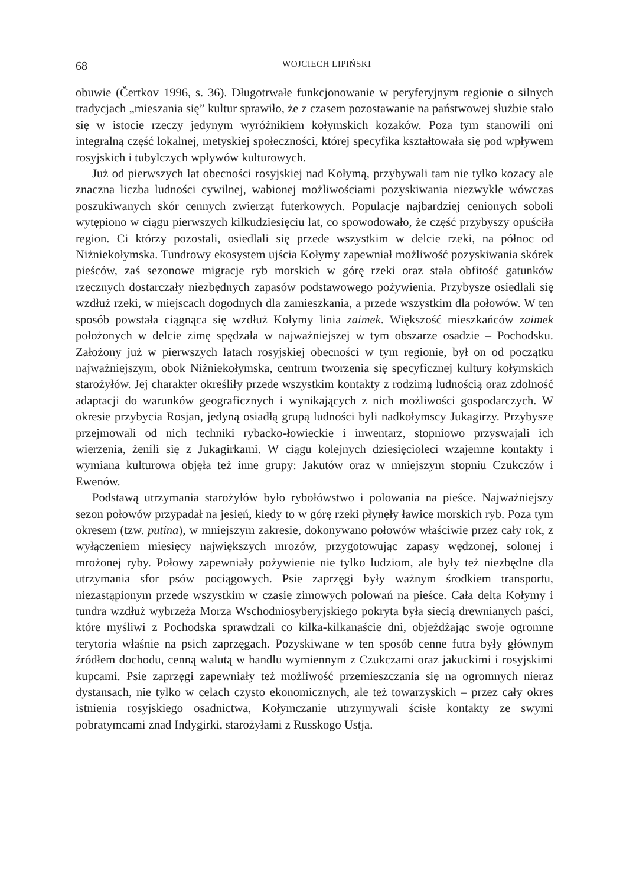68 WOJCIECH LIPIŃSKI
obuwie (Čertkov 1996, s. 36). Długotrwałe funkcjonowanie w peryferyjnym regionie o silnych tradycjach „mieszania się” kultur sprawiło, że z czasem pozostawanie na państwowej służbie stało się w istocie rzeczy jedynym wyróżnikiem kołymskich kozaków. Poza tym stanowili oni integralną część lokalnej, metyskiej społeczności, której specyfika kształtowała się pod wpływem rosyjskich i tubylczych wpływów kulturowych.
Już od pierwszych lat obecności rosyjskiej nad Kołymą, przybywali tam nie tylko kozacy ale znaczna liczba ludności cywilnej, wabionej możliwościami pozyskiwania niezwykle wówczas poszukiwanych skór cennych zwierząt futerkowych. Populacje najbardziej cenionych soboli wytępiono w ciągu pierwszych kilkudziesięciu lat, co spowodowało, że część przybyszy opuściła region. Ci którzy pozostali, osiedlali się przede wszystkim w delcie rzeki, na północ od Niżniekołymska. Tundrowy ekosystem ujścia Kołymy zapewniał możliwość pozyskiwania skórek pieśców, zaś sezonowe migracje ryb morskich w górę rzeki oraz stała obfitość gatunków rzecznych dostarczały niezbędnych zapasów podstawowego pożywienia. Przybysze osiedlali się wzdłuż rzeki, w miejscach dogodnych dla zamieszkania, a przede wszystkim dla połowów. W ten sposób powstała ciągnąca się wzdłuż Kołymy linia zaimek. Większość mieszkańców zaimek położonych w delcie zimę spędzała w najważniejszej w tym obszarze osadzie – Pochodsku. Założony już w pierwszych latach rosyjskiej obecności w tym regionie, był on od początku najważniejszym, obok Niżniekołymska, centrum tworzenia się specyficznej kultury kołymskich starożyłów. Jej charakter określiły przede wszystkim kontakty z rodzimą ludnością oraz zdolność adaptacji do warunków geograficznych i wynikających z nich możliwości gospodarczych. W okresie przybycia Rosjan, jedyną osiadłą grupą ludności byli nadkołymscy Jukagirzy. Przybysze przejmowali od nich techniki rybacko-łowieckie i inwentarz, stopniowo przyswajali ich wierzenia, żenili się z Jukagirkami. W ciągu kolejnych dziesięcioleci wzajemne kontakty i wymiana kulturowa objęła też inne grupy: Jakutów oraz w mniejszym stopniu Czukczów i Ewenów.
Podstawą utrzymania starożyłów było rybołówstwo i polowania na pieśce. Najważniejszy sezon połowów przypadał na jesień, kiedy to w górę rzeki płynęły ławice morskich ryb. Poza tym okresem (tzw. putina), w mniejszym zakresie, dokonywano połowów właściwie przez cały rok, z wyłączeniem miesięcy największych mrozów, przygotowując zapasy wędzonej, solonej i mrożonej ryby. Połowy zapewniały pożywienie nie tylko ludziom, ale były też niezbędne dla utrzymania sfor psów pociągowych. Psie zaprzęgi były ważnym środkiem transportu, niezastąpionym przede wszystkim w czasie zimowych polowań na pieśce. Cała delta Kołymy i tundra wzdłuż wybrzeża Morza Wschodniosyberyjskiego pokryta była siecią drewnianych paści, które myśliwi z Pochodska sprawdzali co kilka-kilkanaście dni, objeżdżając swoje ogromne terytoria właśnie na psich zaprzęgach. Pozyskiwane w ten sposób cenne futra były głównym źródłem dochodu, cenną walutą w handlu wymiennym z Czukczami oraz jakuckimi i rosyjskimi kupcami. Psie zaprzęgi zapewniały też możliwość przemieszczania się na ogromnych nieraz dystansach, nie tylko w celach czysto ekonomicznych, ale też towarzyskich – przez cały okres istnienia rosyjskiego osadnictwa, Kołymczanie utrzymywali ścisłe kontakty ze swymi pobratymcami znad Indygirki, starożyłami z Russkogo Ustja.